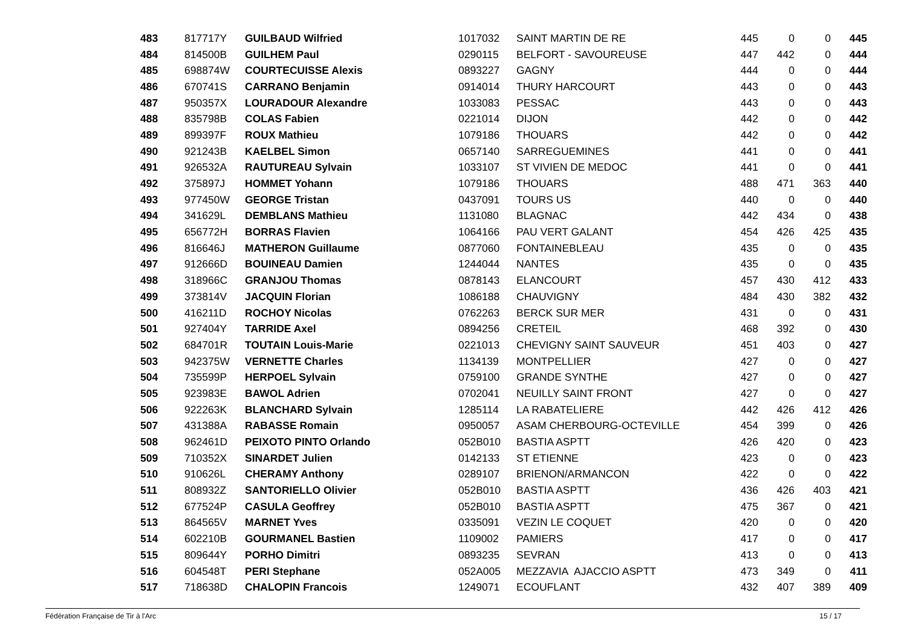| 483 | 817717Y | GUILBAUD Wilfried | 1017032 | SAINT MARTIN DE RE | 445 | 0 | 0 | 445 |
| 484 | 814500B | GUILHEM Paul | 0290115 | BELFORT - SAVOUREUSE | 447 | 442 | 0 | 444 |
| 485 | 698874W | COURTECUISSE Alexis | 0893227 | GAGNY | 444 | 0 | 0 | 444 |
| 486 | 670741S | CARRANO Benjamin | 0914014 | THURY HARCOURT | 443 | 0 | 0 | 443 |
| 487 | 950357X | LOURADOUR Alexandre | 1033083 | PESSAC | 443 | 0 | 0 | 443 |
| 488 | 835798B | COLAS Fabien | 0221014 | DIJON | 442 | 0 | 0 | 442 |
| 489 | 899397F | ROUX Mathieu | 1079186 | THOUARS | 442 | 0 | 0 | 442 |
| 490 | 921243B | KAELBEL Simon | 0657140 | SARREGUEMINES | 441 | 0 | 0 | 441 |
| 491 | 926532A | RAUTUREAU Sylvain | 1033107 | ST VIVIEN DE MEDOC | 441 | 0 | 0 | 441 |
| 492 | 375897J | HOMMET Yohann | 1079186 | THOUARS | 488 | 471 | 363 | 440 |
| 493 | 977450W | GEORGE Tristan | 0437091 | TOURS US | 440 | 0 | 0 | 440 |
| 494 | 341629L | DEMBLANS Mathieu | 1131080 | BLAGNAC | 442 | 434 | 0 | 438 |
| 495 | 656772H | BORRAS Flavien | 1064166 | PAU VERT GALANT | 454 | 426 | 425 | 435 |
| 496 | 816646J | MATHERON Guillaume | 0877060 | FONTAINEBLEAU | 435 | 0 | 0 | 435 |
| 497 | 912666D | BOUINEAU Damien | 1244044 | NANTES | 435 | 0 | 0 | 435 |
| 498 | 318966C | GRANJOU Thomas | 0878143 | ELANCOURT | 457 | 430 | 412 | 433 |
| 499 | 373814V | JACQUIN Florian | 1086188 | CHAUVIGNY | 484 | 430 | 382 | 432 |
| 500 | 416211D | ROCHOY Nicolas | 0762263 | BERCK SUR MER | 431 | 0 | 0 | 431 |
| 501 | 927404Y | TARRIDE Axel | 0894256 | CRETEIL | 468 | 392 | 0 | 430 |
| 502 | 684701R | TOUTAIN Louis-Marie | 0221013 | CHEVIGNY SAINT SAUVEUR | 451 | 403 | 0 | 427 |
| 503 | 942375W | VERNETTE Charles | 1134139 | MONTPELLIER | 427 | 0 | 0 | 427 |
| 504 | 735599P | HERPOEL Sylvain | 0759100 | GRANDE SYNTHE | 427 | 0 | 0 | 427 |
| 505 | 923983E | BAWOL Adrien | 0702041 | NEUILLY SAINT FRONT | 427 | 0 | 0 | 427 |
| 506 | 922263K | BLANCHARD Sylvain | 1285114 | LA RABATELIERE | 442 | 426 | 412 | 426 |
| 507 | 431388A | RABASSE Romain | 0950057 | ASAM CHERBOURG-OCTEVILLE | 454 | 399 | 0 | 426 |
| 508 | 962461D | PEIXOTO PINTO Orlando | 052B010 | BASTIA ASPTT | 426 | 420 | 0 | 423 |
| 509 | 710352X | SINARDET Julien | 0142133 | ST ETIENNE | 423 | 0 | 0 | 423 |
| 510 | 910626L | CHERAMY Anthony | 0289107 | BRIENON/ARMANCON | 422 | 0 | 0 | 422 |
| 511 | 808932Z | SANTORIELLO Olivier | 052B010 | BASTIA ASPTT | 436 | 426 | 403 | 421 |
| 512 | 677524P | CASULA Geoffrey | 052B010 | BASTIA ASPTT | 475 | 367 | 0 | 421 |
| 513 | 864565V | MARNET Yves | 0335091 | VEZIN LE COQUET | 420 | 0 | 0 | 420 |
| 514 | 602210B | GOURMANEL Bastien | 1109002 | PAMIERS | 417 | 0 | 0 | 417 |
| 515 | 809644Y | PORHO Dimitri | 0893235 | SEVRAN | 413 | 0 | 0 | 413 |
| 516 | 604548T | PERI Stephane | 052A005 | MEZZAVIA AJACCIO ASPTT | 473 | 349 | 0 | 411 |
| 517 | 718638D | CHALOPIN Francois | 1249071 | ECOUFLANT | 432 | 407 | 389 | 409 |
Fédération Française de Tir à l'Arc 15 / 17